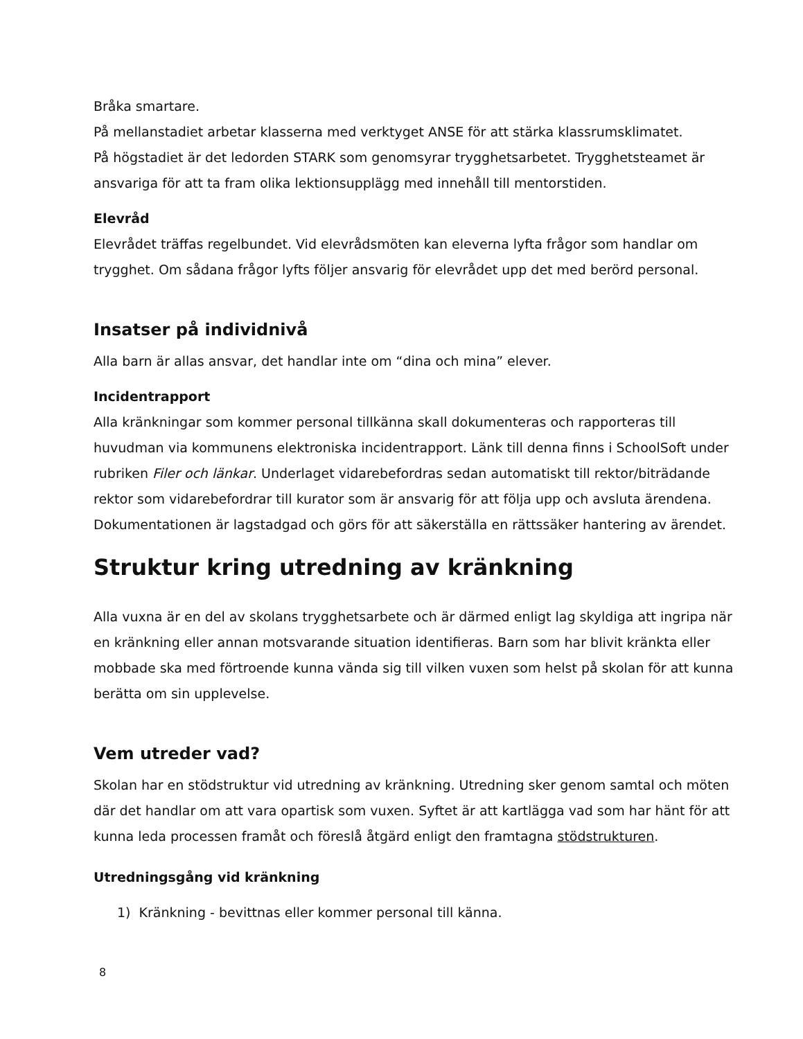Bråka smartare.
På mellanstadiet arbetar klasserna med verktyget ANSE för att stärka klassrumsklimatet.
På högstadiet är det ledorden STARK som genomsyrar trygghetsarbetet. Trygghetsteamet är ansvariga för att ta fram olika lektionsupplägg med innehåll till mentorstiden.
Elevråd
Elevrådet träffas regelbundet. Vid elevrådsmöten kan eleverna lyfta frågor som handlar om trygghet. Om sådana frågor lyfts följer ansvarig för elevrådet upp det med berörd personal.
Insatser på individnivå
Alla barn är allas ansvar, det handlar inte om “dina och mina” elever.
Incidentrapport
Alla kränkningar som kommer personal tillkänna skall dokumenteras och rapporteras till huvudman via kommunens elektroniska incidentrapport. Länk till denna finns i SchoolSoft under rubriken Filer och länkar. Underlaget vidarebefordras sedan automatiskt till rektor/biträdande rektor som vidarebefordrar till kurator som är ansvarig för att följa upp och avsluta ärendena. Dokumentationen är lagstadgad och görs för att säkerställa en rättssäker hantering av ärendet.
Struktur kring utredning av kränkning
Alla vuxna är en del av skolans trygghetsarbete och är därmed enligt lag skyldiga att ingripa när en kränkning eller annan motsvarande situation identifieras. Barn som har blivit kränkta eller mobbade ska med förtroende kunna vända sig till vilken vuxen som helst på skolan för att kunna berätta om sin upplevelse.
Vem utreder vad?
Skolan har en stödstruktur vid utredning av kränkning. Utredning sker genom samtal och möten där det handlar om att vara opartisk som vuxen. Syftet är att kartlägga vad som har hänt för att kunna leda processen framåt och föreslå åtgärd enligt den framtagna stödstrukturen.
Utredningsgång vid kränkning
1) Kränkning - bevittnas eller kommer personal till känna.
8